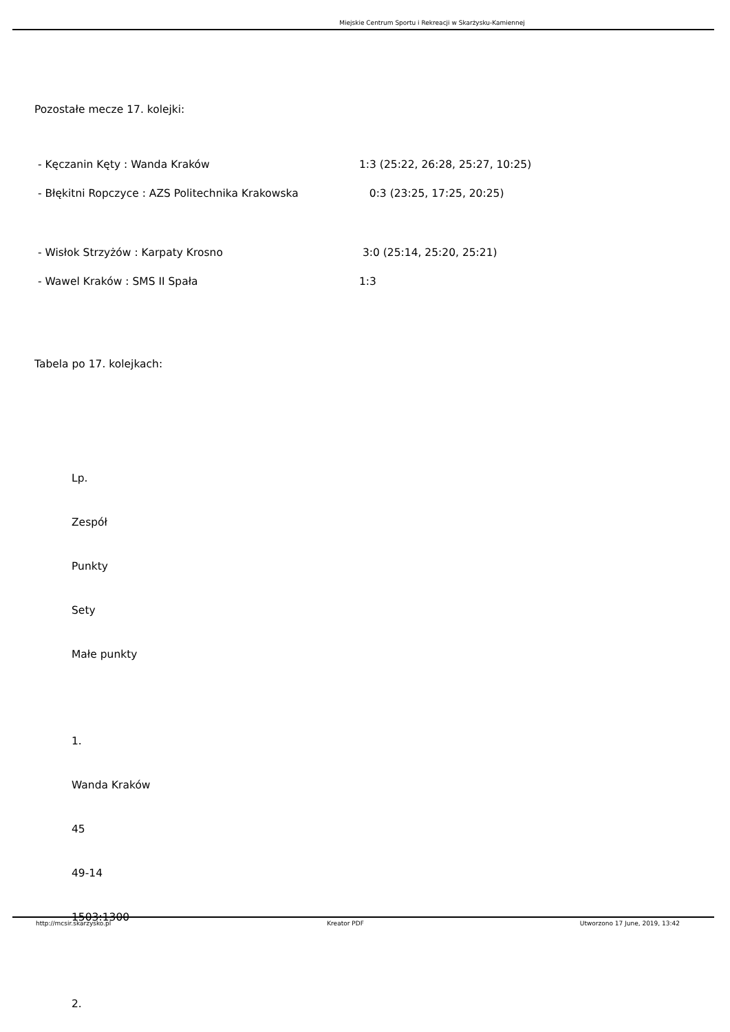Miejskie Centrum Sportu i Rekreacji w Skarżysku-Kamiennej
Pozostałe mecze 17. kolejki:
- Kęczanin Kęty : Wanda Kraków 1:3 (25:22, 26:28, 25:27, 10:25)
- Błękitni Ropczyce : AZS Politechnika Krakowska 0:3 (23:25, 17:25, 20:25)
- Wisłok Strzyżów : Karpaty Krosno 3:0 (25:14, 25:20, 25:21)
- Wawel Kraków : SMS II Spała 1:3
Tabela po 17. kolejkach:
Lp.
Zespół
Punkty
Sety
Małe punkty
1.
Wanda Kraków
45
49-14
1503:1300
2.
http://mcsir.skarzysko.pl Kreator PDF Utworzono 17 June, 2019, 13:42